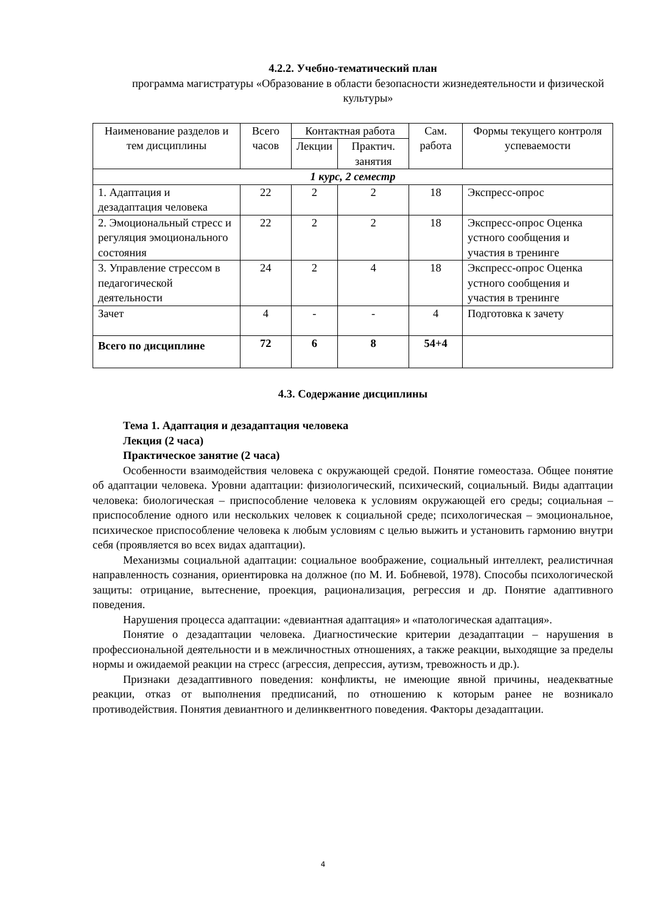4.2.2. Учебно-тематический план
программа магистратуры «Образование в области безопасности жизнедеятельности и физической культуры»
| Наименование разделов и тем дисциплины | Всего часов | Контактная работа | | Сам. работа | Формы текущего контроля успеваемости |
| --- | --- | --- | --- | --- | --- |
| | | Лекции | Практич. занятия | | |
| 1 курс, 2 семестр | | | | | |
| 1. Адаптация и дезадаптация человека | 22 | 2 | 2 | 18 | Экспресс-опрос |
| 2. Эмоциональный стресс и регуляция эмоционального состояния | 22 | 2 | 2 | 18 | Экспресс-опрос Оценка устного сообщения и участия в тренинге |
| 3. Управление стрессом в педагогической деятельности | 24 | 2 | 4 | 18 | Экспресс-опрос Оценка устного сообщения и участия в тренинге |
| Зачет | 4 | - | - | 4 | Подготовка к зачету |
| Всего по дисциплине | 72 | 6 | 8 | 54+4 | |
4.3. Содержание дисциплины
Тема 1. Адаптация и дезадаптация человека
Лекция (2 часа)
Практическое занятие (2 часа)
Особенности взаимодействия человека с окружающей средой. Понятие гомеостаза. Общее понятие об адаптации человека. Уровни адаптации: физиологический, психический, социальный. Виды адаптации человека: биологическая – приспособление человека к условиям окружающей его среды; социальная – приспособление одного или нескольких человек к социальной среде; психологическая – эмоциональное, психическое приспособление человека к любым условиям с целью выжить и установить гармонию внутри себя (проявляется во всех видах адаптации).
Механизмы социальной адаптации: социальное воображение, социальный интеллект, реалистичная направленность сознания, ориентировка на должное (по М. И. Бобневой, 1978). Способы психологической защиты: отрицание, вытеснение, проекция, рационализация, регрессия и др. Понятие адаптивного поведения.
Нарушения процесса адаптации: «девиантная адаптация» и «патологическая адаптация».
Понятие о дезадаптации человека. Диагностические критерии дезадаптации – нарушения в профессиональной деятельности и в межличностных отношениях, а также реакции, выходящие за пределы нормы и ожидаемой реакции на стресс (агрессия, депрессия, аутизм, тревожность и др.).
Признаки дезадаптивного поведения: конфликты, не имеющие явной причины, неадекватные реакции, отказ от выполнения предписаний, по отношению к которым ранее не возникало противодействия. Понятия девиантного и делинквентного поведения. Факторы дезадаптации.
4